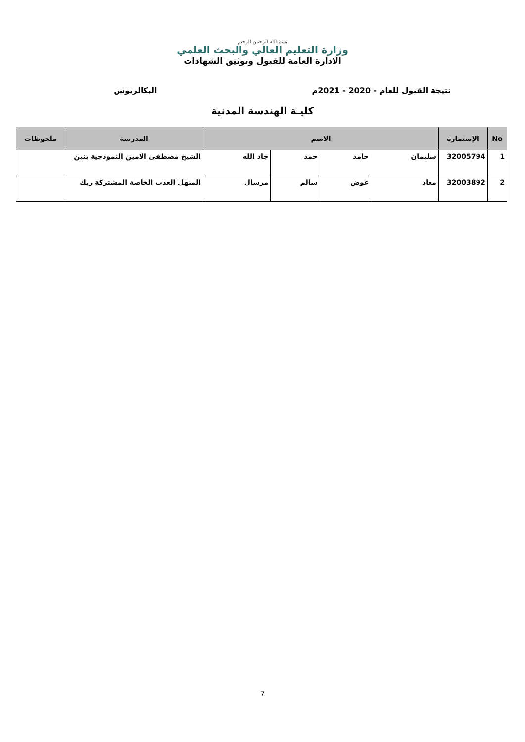بسم الله الرحمن الرحيم
وزارة التعليم العالي والبحث العلمي
الادارة العامة للقبول وتوثيق الشهادات
نتيجة القبول للعام - 2020 - 2021م البكالريوس
كليـة الهندسة المدنية
| No | الإستمارة | الاسم | | | | المدرسة | ملحوظات |
| --- | --- | --- | --- | --- | --- | --- | --- |
| 1 | 32005794 | سليمان | حامد | حمد | جاد الله | الشيخ مصطفى الامين النموذجية بنين | |
| 2 | 32003892 | معاذ | عوض | سالم | مرسال | المنهل العذب الخاصة المشتركة ربك | |
7